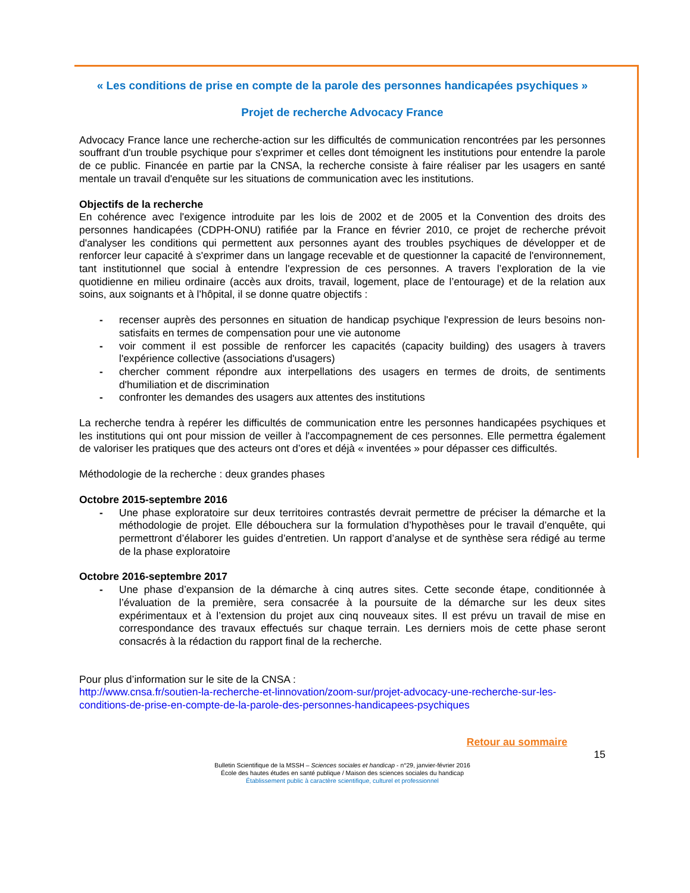« Les conditions de prise en compte de la parole des personnes handicapées psychiques »
Projet de recherche Advocacy France
Advocacy France lance une recherche-action sur les difficultés de communication rencontrées par les personnes souffrant d'un trouble psychique pour s'exprimer et celles dont témoignent les institutions pour entendre la parole de ce public. Financée en partie par la CNSA, la recherche consiste à faire réaliser par les usagers en santé mentale un travail d'enquête sur les situations de communication avec les institutions.
Objectifs de la recherche
En cohérence avec l'exigence introduite par les lois de 2002 et de 2005 et la Convention des droits des personnes handicapées (CDPH-ONU) ratifiée par la France en février 2010, ce projet de recherche prévoit d'analyser les conditions qui permettent aux personnes ayant des troubles psychiques de développer et de renforcer leur capacité à s'exprimer dans un langage recevable et de questionner la capacité de l'environnement, tant institutionnel que social à entendre l'expression de ces personnes. A travers l’exploration de la vie quotidienne en milieu ordinaire (accès aux droits, travail, logement, place de l’entourage) et de la relation aux soins, aux soignants et à l’hôpital, il se donne quatre objectifs :
- recenser auprès des personnes en situation de handicap psychique l'expression de leurs besoins non-satisfaits en termes de compensation pour une vie autonome
- voir comment il est possible de renforcer les capacités (capacity building) des usagers à travers l'expérience collective (associations d'usagers)
- chercher comment répondre aux interpellations des usagers en termes de droits, de sentiments d'humiliation et de discrimination
- confronter les demandes des usagers aux attentes des institutions
La recherche tendra à repérer les difficultés de communication entre les personnes handicapées psychiques et les institutions qui ont pour mission de veiller à l'accompagnement de ces personnes. Elle permettra également de valoriser les pratiques que des acteurs ont d’ores et déjà « inventées » pour dépasser ces difficultés.
Méthodologie de la recherche : deux grandes phases
Octobre 2015-septembre 2016
- Une phase exploratoire sur deux territoires contrastés devrait permettre de préciser la démarche et la méthodologie de projet. Elle débouchera sur la formulation d’hypothèses pour le travail d’enquête, qui permettront d’élaborer les guides d’entretien. Un rapport d’analyse et de synthèse sera rédigé au terme de la phase exploratoire
Octobre 2016-septembre 2017
- Une phase d’expansion de la démarche à cinq autres sites. Cette seconde étape, conditionnée à l’évaluation de la première, sera consacrée à la poursuite de la démarche sur les deux sites expérimentaux et à l’extension du projet aux cinq nouveaux sites. Il est prévu un travail de mise en correspondance des travaux effectués sur chaque terrain. Les derniers mois de cette phase seront consacrés à la rédaction du rapport final de la recherche.
Pour plus d’information sur le site de la CNSA :
http://www.cnsa.fr/soutien-la-recherche-et-linnovation/zoom-sur/projet-advocacy-une-recherche-sur-les-conditions-de-prise-en-compte-de-la-parole-des-personnes-handicapees-psychiques
Retour au sommaire
15
Bulletin Scientifique de la MSSH – Sciences sociales et handicap - n°29, janvier-février 2016
École des hautes études en santé publique / Maison des sciences sociales du handicap
Établissement public à caractère scientifique, culturel et professionnel